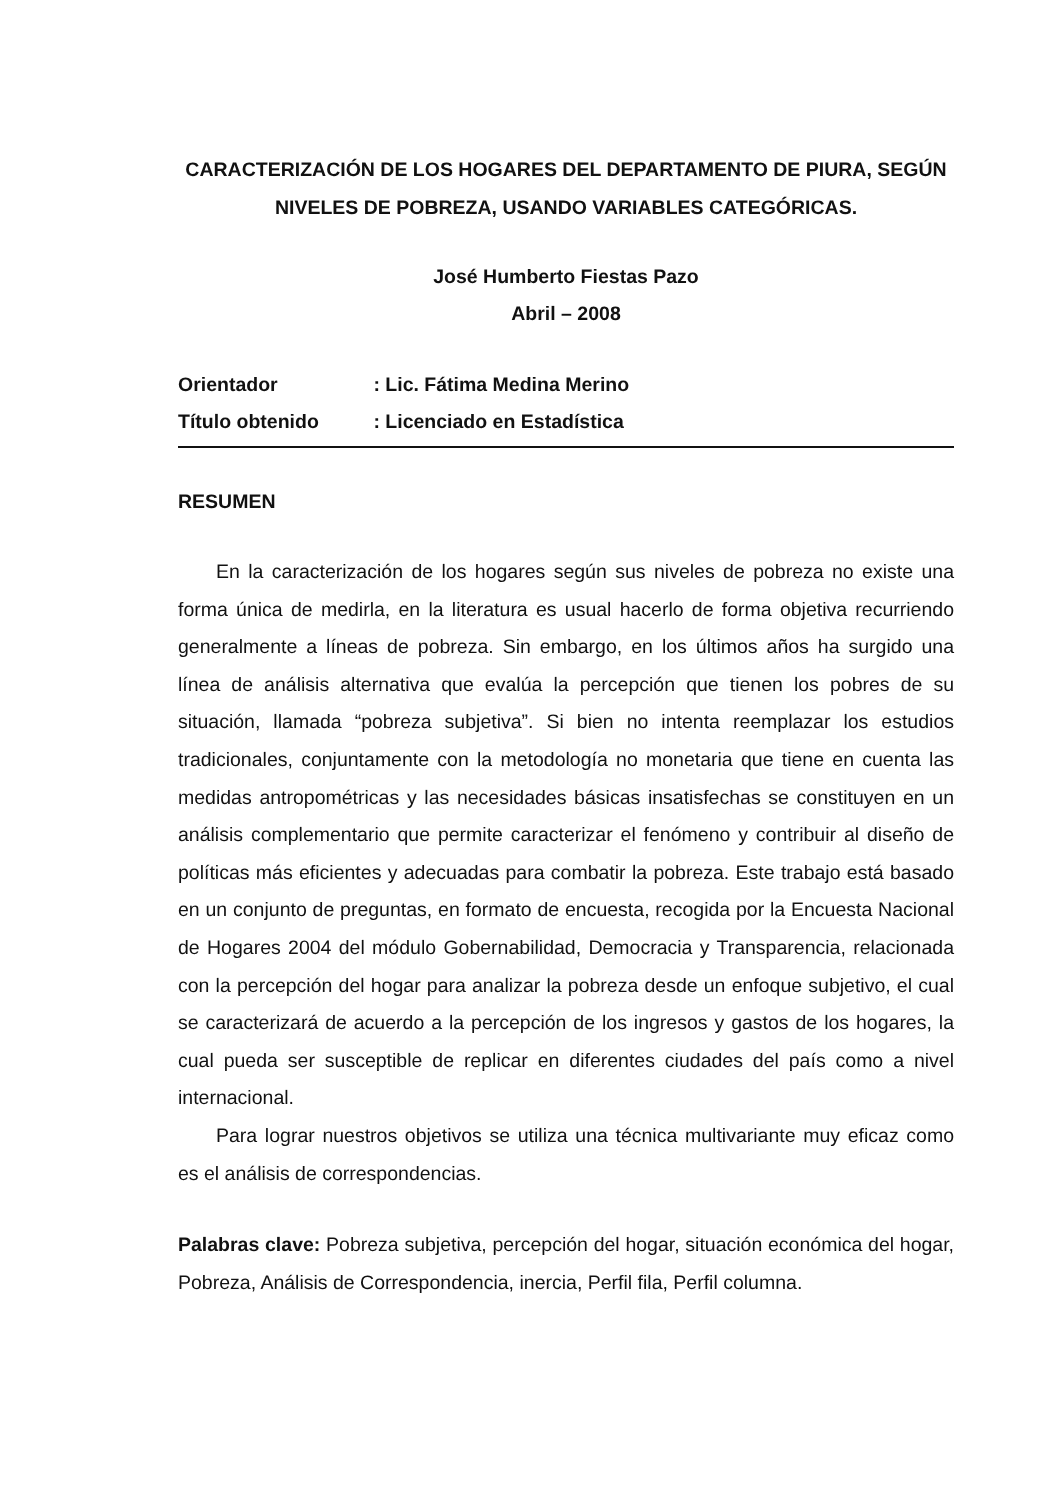CARACTERIZACIÓN DE LOS HOGARES DEL DEPARTAMENTO DE PIURA, SEGÚN NIVELES DE POBREZA, USANDO VARIABLES CATEGÓRICAS.
José Humberto Fiestas Pazo
Abril – 2008
Orientador : Lic. Fátima Medina Merino
Título obtenido : Licenciado en Estadística
RESUMEN
En la caracterización de los hogares según sus niveles de pobreza no existe una forma única de medirla, en la literatura es usual hacerlo de forma objetiva recurriendo generalmente a líneas de pobreza. Sin embargo, en los últimos años ha surgido una línea de análisis alternativa que evalúa la percepción que tienen los pobres de su situación, llamada “pobreza subjetiva”. Si bien no intenta reemplazar los estudios tradicionales, conjuntamente con la metodología no monetaria que tiene en cuenta las medidas antropométricas y las necesidades básicas insatisfechas se constituyen en un análisis complementario que permite caracterizar el fenómeno y contribuir al diseño de políticas más eficientes y adecuadas para combatir la pobreza. Este trabajo está basado en un conjunto de preguntas, en formato de encuesta, recogida por la Encuesta Nacional de Hogares 2004 del módulo Gobernabilidad, Democracia y Transparencia, relacionada con la percepción del hogar para analizar la pobreza desde un enfoque subjetivo, el cual se caracterizará de acuerdo a la percepción de los ingresos y gastos de los hogares, la cual pueda ser susceptible de replicar en diferentes ciudades del país como a nivel internacional.
Para lograr nuestros objetivos se utiliza una técnica multivariante muy eficaz como es el análisis de correspondencias.
Palabras clave: Pobreza subjetiva, percepción del hogar, situación económica del hogar, Pobreza, Análisis de Correspondencia, inercia, Perfil fila, Perfil columna.